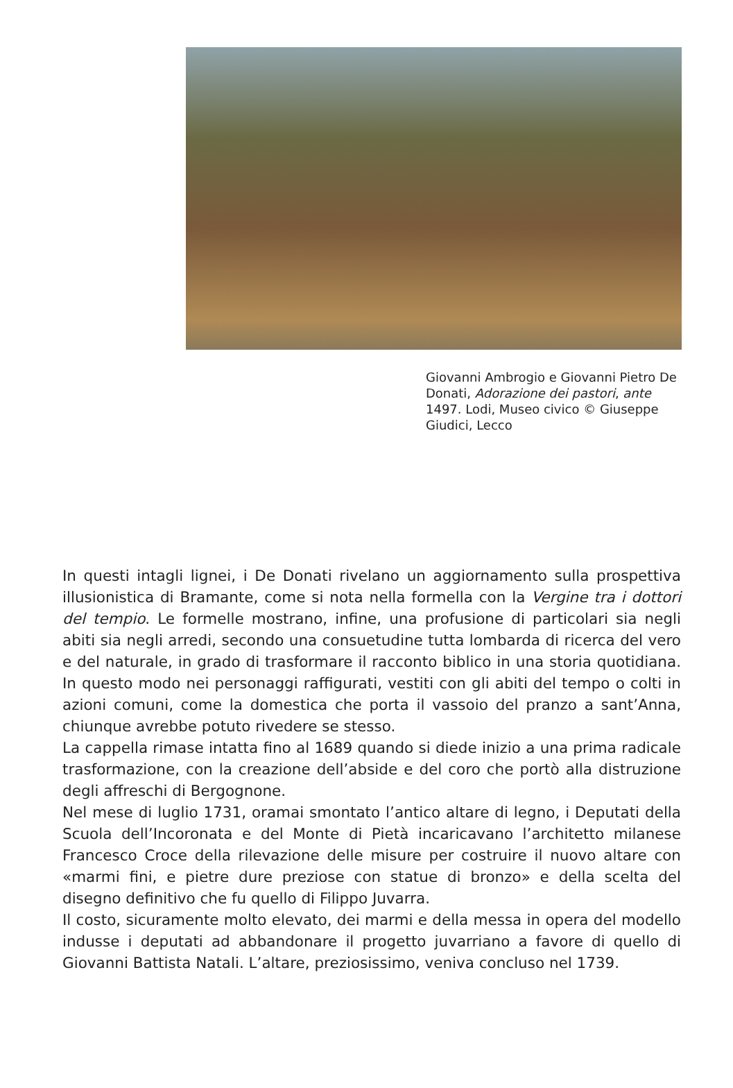Giovanni Ambrogio e Giovanni Pietro De Donati, Adorazione dei pastori, ante 1497. Lodi, Museo civico © Giuseppe Giudici, Lecco
In questi intagli lignei, i De Donati rivelano un aggiornamento sulla prospettiva illusionistica di Bramante, come si nota nella formella con la Vergine tra i dottori del tempio. Le formelle mostrano, infine, una profusione di particolari sia negli abiti sia negli arredi, secondo una consuetudine tutta lombarda di ricerca del vero e del naturale, in grado di trasformare il racconto biblico in una storia quotidiana. In questo modo nei personaggi raffigurati, vestiti con gli abiti del tempo o colti in azioni comuni, come la domestica che porta il vassoio del pranzo a sant’Anna, chiunque avrebbe potuto rivedere se stesso.
La cappella rimase intatta fino al 1689 quando si diede inizio a una prima radicale trasformazione, con la creazione dell’abside e del coro che portò alla distruzione degli affreschi di Bergognone.
Nel mese di luglio 1731, oramai smontato l’antico altare di legno, i Deputati della Scuola dell’Incoronata e del Monte di Pietà incaricavano l’architetto milanese Francesco Croce della rilevazione delle misure per costruire il nuovo altare con «marmi fini, e pietre dure preziose con statue di bronzo» e della scelta del disegno definitivo che fu quello di Filippo Juvarra.
Il costo, sicuramente molto elevato, dei marmi e della messa in opera del modello indusse i deputati ad abbandonare il progetto juvarriano a favore di quello di Giovanni Battista Natali. L’altare, preziosissimo, veniva concluso nel 1739.